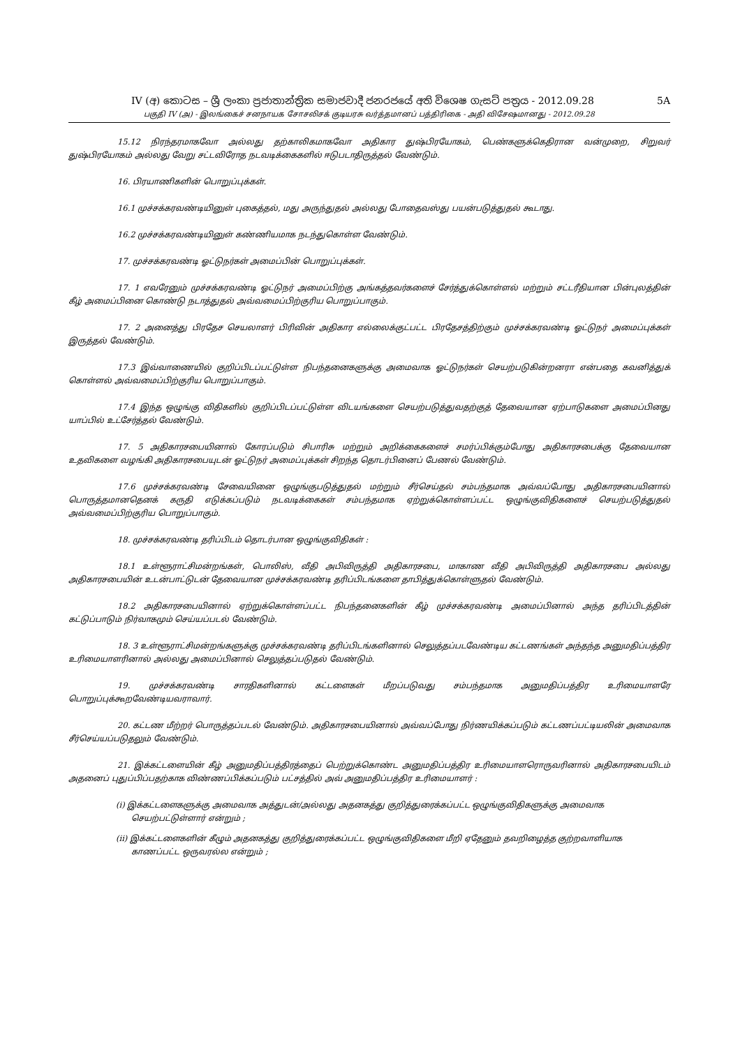IV (අ) කොටස – ශ්‍රී ලංකා ප්‍රජාතාන්ත්‍රික සමාජවාදී ජනරජයේ අති විශෙෂ ගැසට් පත්‍රය - 2012.09.28 5A
பகுதி IV (அ) - இலங்கைச் சனநாயக சோசலிசக் குடியரசு வர்த்தமானப் பத்திரிகை - அதி விசேஷமானது - 2012.09.28
15.12 நிரந்தரமாகவோ அல்லது தற்காலிகமாகவோ அதிகார துஷ்பிரயோகம், பெண்களுக்கெதிரான வன்முறை, சிறுவர் துஷ்பிரயோகம் அல்லது வேறு சட்டவிரோத நடவடிக்கைகளில் ஈடுபடாதிருத்தல் வேண்டும்.
16. பிரயாணிகளின் பொறுப்புக்கள்.
16.1 முச்சக்கரவண்டியினுள் புகைத்தல், மது அருந்துதல் அல்லது போதைவஸ்து பயன்படுத்துதல் கூடாது.
16.2 முச்சக்கரவண்டியினுள் கண்ணியமாக நடந்துகொள்ள வேண்டும்.
17. முச்சக்கரவண்டி ஓட்டுநர்கள் அமைப்பின் பொறுப்புக்கள்.
17. 1 எவரேனும் முச்சக்கரவண்டி ஓட்டுநர் அமைப்பிற்கு அங்கத்தவர்களைச் சேர்த்துக்கொள்ளல் மற்றும் சட்டரீதியான பின்புலத்தின் கீழ் அமைப்பினை கொண்டு நடாத்துதல் அவ்வமைப்பிற்குரிய பொறுப்பாகும்.
17. 2 அனைத்து பிரதேச செயலாளர் பிரிவின் அதிகார எல்லைக்குட்பட்ட பிரதேசத்திற்கும் முச்சக்கரவண்டி ஓட்டுநர் அமைப்புக்கள் இருத்தல் வேண்டும்.
17.3 இவ்வாணையில் குறிப்பிடப்பட்டுள்ள நிபந்தனைகளுக்கு அமைவாக ஓட்டுநர்கள் செயற்படுகின்றனரா என்பதை கவனித்துக் கொள்ளல் அவ்வமைப்பிற்குரிய பொறுப்பாகும்.
17.4 இந்த ஒழுங்கு விதிகளில் குறிப்பிடப்பட்டுள்ள விடயங்களை செயற்படுத்துவதற்குத் தேவையான ஏற்பாடுகளை அமைப்பினது யாப்பில் உட்சேர்த்தல் வேண்டும்.
17. 5 அதிகாரசபையினால் கோரப்படும் சிபாரிசு மற்றும் அறிக்கைகளைச் சமர்ப்பிக்கும்போது அதிகாரசபைக்கு தேவையான உதவிகளை வழங்கி அதிகாரசபையுடன் ஓட்டுநர் அமைப்புக்கள் சிறந்த தொடர்பினைப் பேணல் வேண்டும்.
17.6 முச்சக்கரவண்டி சேவையினை ஒழுங்குபடுத்துதல் மற்றும் சீர்செய்தல் சம்பந்தமாக அவ்வப்போது அதிகாரசபையினால் பொருத்தமானதெனக் கருதி எடுக்கப்படும் நடவடிக்கைகள் சம்பந்தமாக ஏற்றுக்கொள்ளப்பட்ட ஒழுங்குவிதிகளைச் செயற்படுத்துதல் அவ்வமைப்பிற்குரிய பொறுப்பாகும்.
18. முச்சக்கரவண்டி தரிப்பிடம் தொடர்பான ஒழுங்குவிதிகள் :
18.1 உள்ளூராட்சிமன்றங்கள், பொலிஸ், வீதி அபிவிருத்தி அதிகாரசபை, மாகாண வீதி அபிவிருத்தி அதிகாரசபை அல்லது அதிகாரசபையின் உடன்பாட்டுடன் தேவையான முச்சக்கரவண்டி தரிப்பிடங்களை தாபித்துக்கொள்ளுதல் வேண்டும்.
18.2 அதிகாரசபையினால் ஏற்றுக்கொள்ளப்பட்ட நிபந்தனைகளின் கீழ் முச்சக்கரவண்டி அமைப்பினால் அந்த தரிப்பிடத்தின் கட்டுப்பாடும் நிர்வாகமும் செய்யப்படல் வேண்டும்.
18. 3 உள்ளூராட்சிமன்றங்களுக்கு முச்சக்கரவண்டி தரிப்பிடங்களினால் செலுத்தப்படவேண்டிய கட்டணங்கள் அந்தந்த அனுமதிப்பத்திர உரிமையாளரினால் அல்லது அமைப்பினால் செலுத்தப்படுதல் வேண்டும்.
19. முச்சக்கரவண்டி சாரதிகளினால் கட்டளைகள் மீறப்படுவது சம்பந்தமாக அனுமதிப்பத்திர உரிமையாளரே பொறுப்புக்கூறவேண்டியவராவார்.
20. கட்டண மீற்றர் பொருத்தப்படல் வேண்டும். அதிகாரசபையினால் அவ்வப்போது நிர்ணயிக்கப்படும் கட்டணப்பட்டியலின் அமைவாக சீர்செய்யப்படுதலும் வேண்டும்.
21. இக்கட்டளையின் கீழ் அனுமதிப்பத்திரத்தைப் பெற்றுக்கொண்ட அனுமதிப்பத்திர உரிமையாளரொருவரினால் அதிகாரசபையிடம் அதனைப் புதுப்பிப்பதற்காக விண்ணப்பிக்கப்படும் பட்சத்தில் அவ் அனுமதிப்பத்திர உரிமையாளர் :
(i) இக்கட்டளைகளுக்கு அமைவாக அத்துடன்/அல்லது அதனகத்து குறித்துரைக்கப்பட்ட ஒழுங்குவிதிகளுக்கு அமைவாக செயற்பட்டுள்ளார் என்றும் ;
(ii) இக்கட்டளைகளின் கீழும் அதனகத்து குறித்துரைக்கப்பட்ட ஒழுங்குவிதிகளை மீறி ஏதேனும் தவறிழைத்த குற்றவாளியாக காணப்பட்ட ஒருவரல்ல என்றும் ;